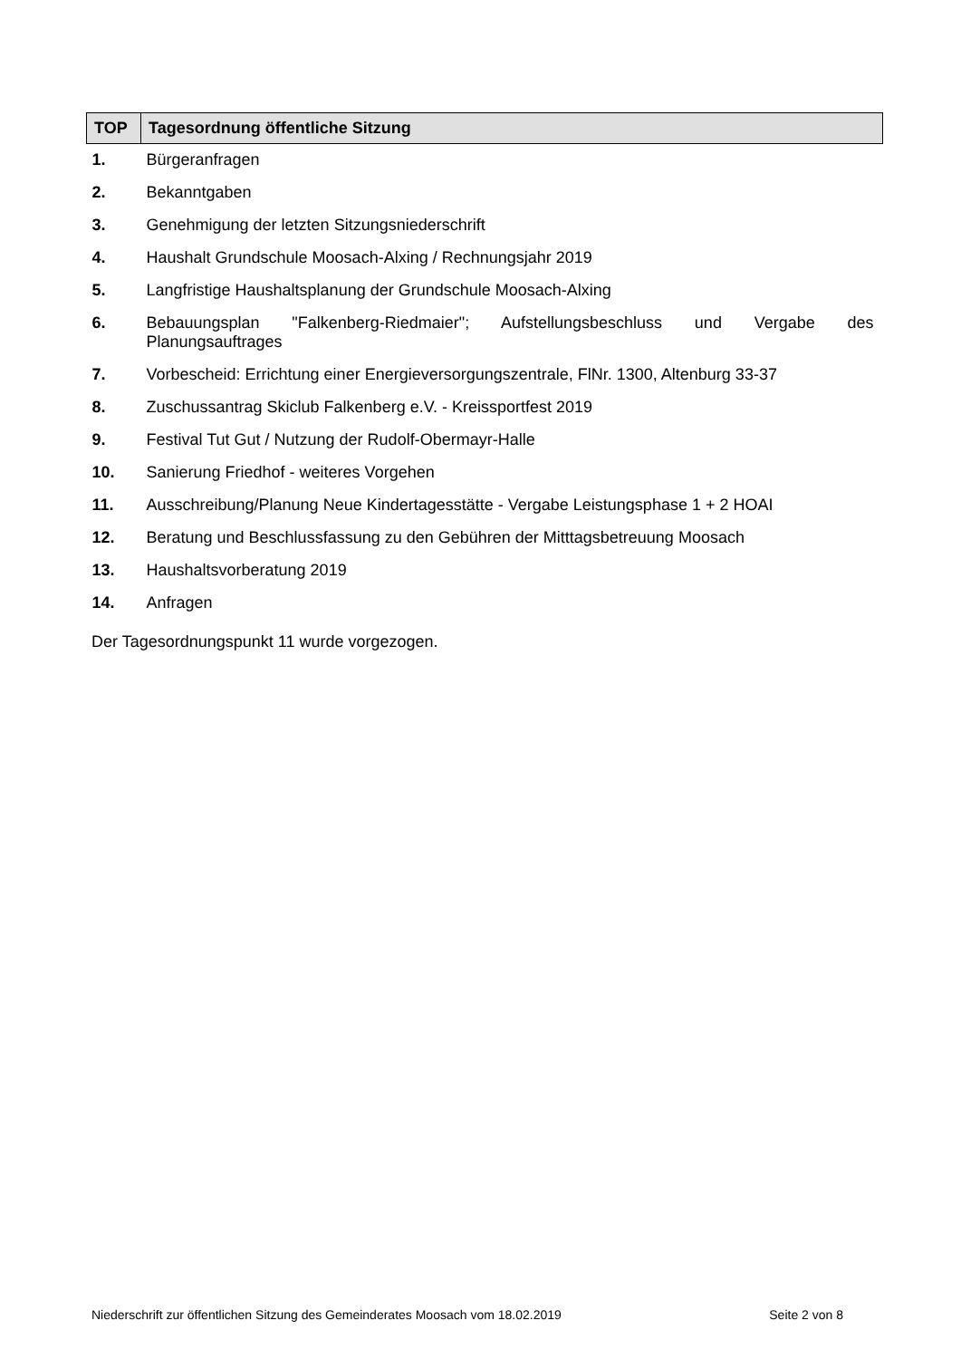| TOP | Tagesordnung öffentliche Sitzung |
| --- | --- |
| 1. | Bürgeranfragen |
| 2. | Bekanntgaben |
| 3. | Genehmigung der letzten Sitzungsniederschrift |
| 4. | Haushalt Grundschule Moosach-Alxing / Rechnungsjahr 2019 |
| 5. | Langfristige Haushaltsplanung der Grundschule Moosach-Alxing |
| 6. | Bebauungsplan "Falkenberg-Riedmaier"; Aufstellungsbeschluss und Vergabe des Planungsauftrages |
| 7. | Vorbescheid: Errichtung einer Energieversorgungszentrale, FlNr. 1300, Altenburg 33-37 |
| 8. | Zuschussantrag Skiclub Falkenberg e.V. - Kreissportfest 2019 |
| 9. | Festival Tut Gut / Nutzung der Rudolf-Obermayr-Halle |
| 10. | Sanierung Friedhof - weiteres Vorgehen |
| 11. | Ausschreibung/Planung Neue Kindertagesstätte - Vergabe Leistungsphase 1 + 2 HOAI |
| 12. | Beratung und Beschlussfassung zu den Gebühren der Mitttagsbetreuung Moosach |
| 13. | Haushaltsvorberatung 2019 |
| 14. | Anfragen |
Der Tagesordnungspunkt 11 wurde vorgezogen.
Niederschrift zur öffentlichen Sitzung des Gemeinderates Moosach vom 18.02.2019 Seite 2 von 8